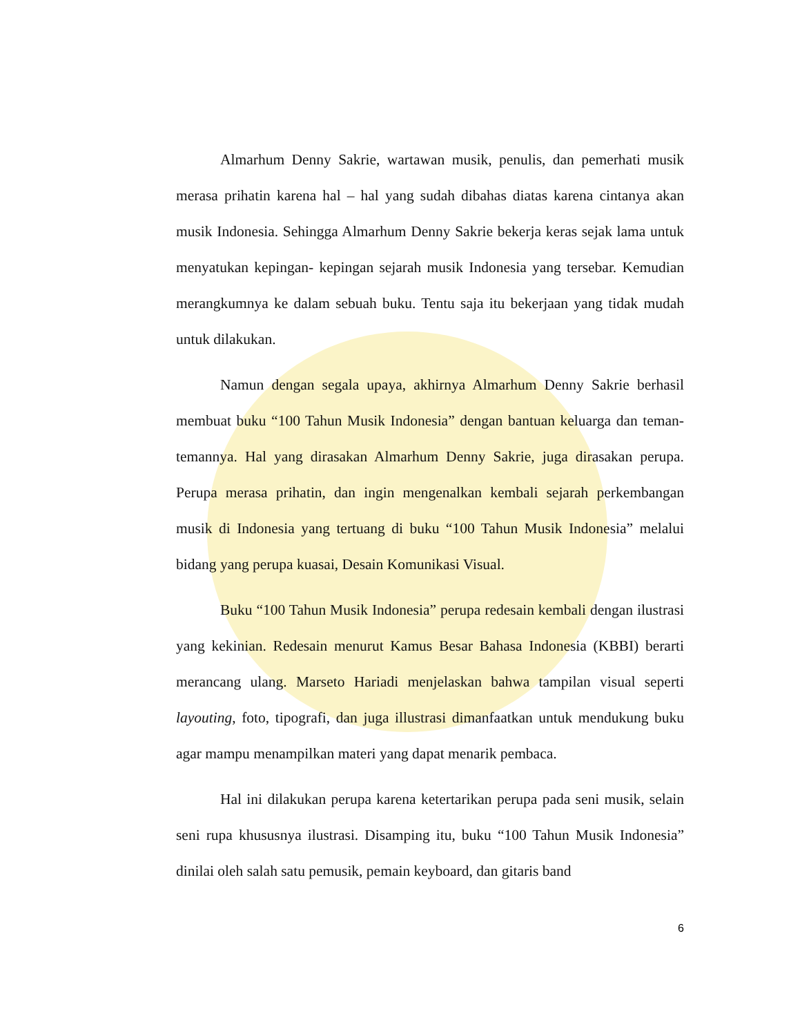Almarhum Denny Sakrie, wartawan musik, penulis, dan pemerhati musik merasa prihatin karena hal – hal yang sudah dibahas diatas karena cintanya akan musik Indonesia. Sehingga Almarhum Denny Sakrie bekerja keras sejak lama untuk menyatukan kepingan- kepingan sejarah musik Indonesia yang tersebar. Kemudian merangkumnya ke dalam sebuah buku. Tentu saja itu bekerjaan yang tidak mudah untuk dilakukan.
Namun dengan segala upaya, akhirnya Almarhum Denny Sakrie berhasil membuat buku “100 Tahun Musik Indonesia” dengan bantuan keluarga dan teman-temannya. Hal yang dirasakan Almarhum Denny Sakrie, juga dirasakan perupa. Perupa merasa prihatin, dan ingin mengenalkan kembali sejarah perkembangan musik di Indonesia yang tertuang di buku “100 Tahun Musik Indonesia” melalui bidang yang perupa kuasai, Desain Komunikasi Visual.
Buku “100 Tahun Musik Indonesia” perupa redesain kembali dengan ilustrasi yang kekinian. Redesain menurut Kamus Besar Bahasa Indonesia (KBBI) berarti merancang ulang. Marseto Hariadi menjelaskan bahwa tampilan visual seperti layouting, foto, tipografi, dan juga illustrasi dimanfaatkan untuk mendukung buku agar mampu menampilkan materi yang dapat menarik pembaca.
Hal ini dilakukan perupa karena ketertarikan perupa pada seni musik, selain seni rupa khususnya ilustrasi. Disamping itu, buku “100 Tahun Musik Indonesia” dinilai oleh salah satu pemusik, pemain keyboard, dan gitaris band
6